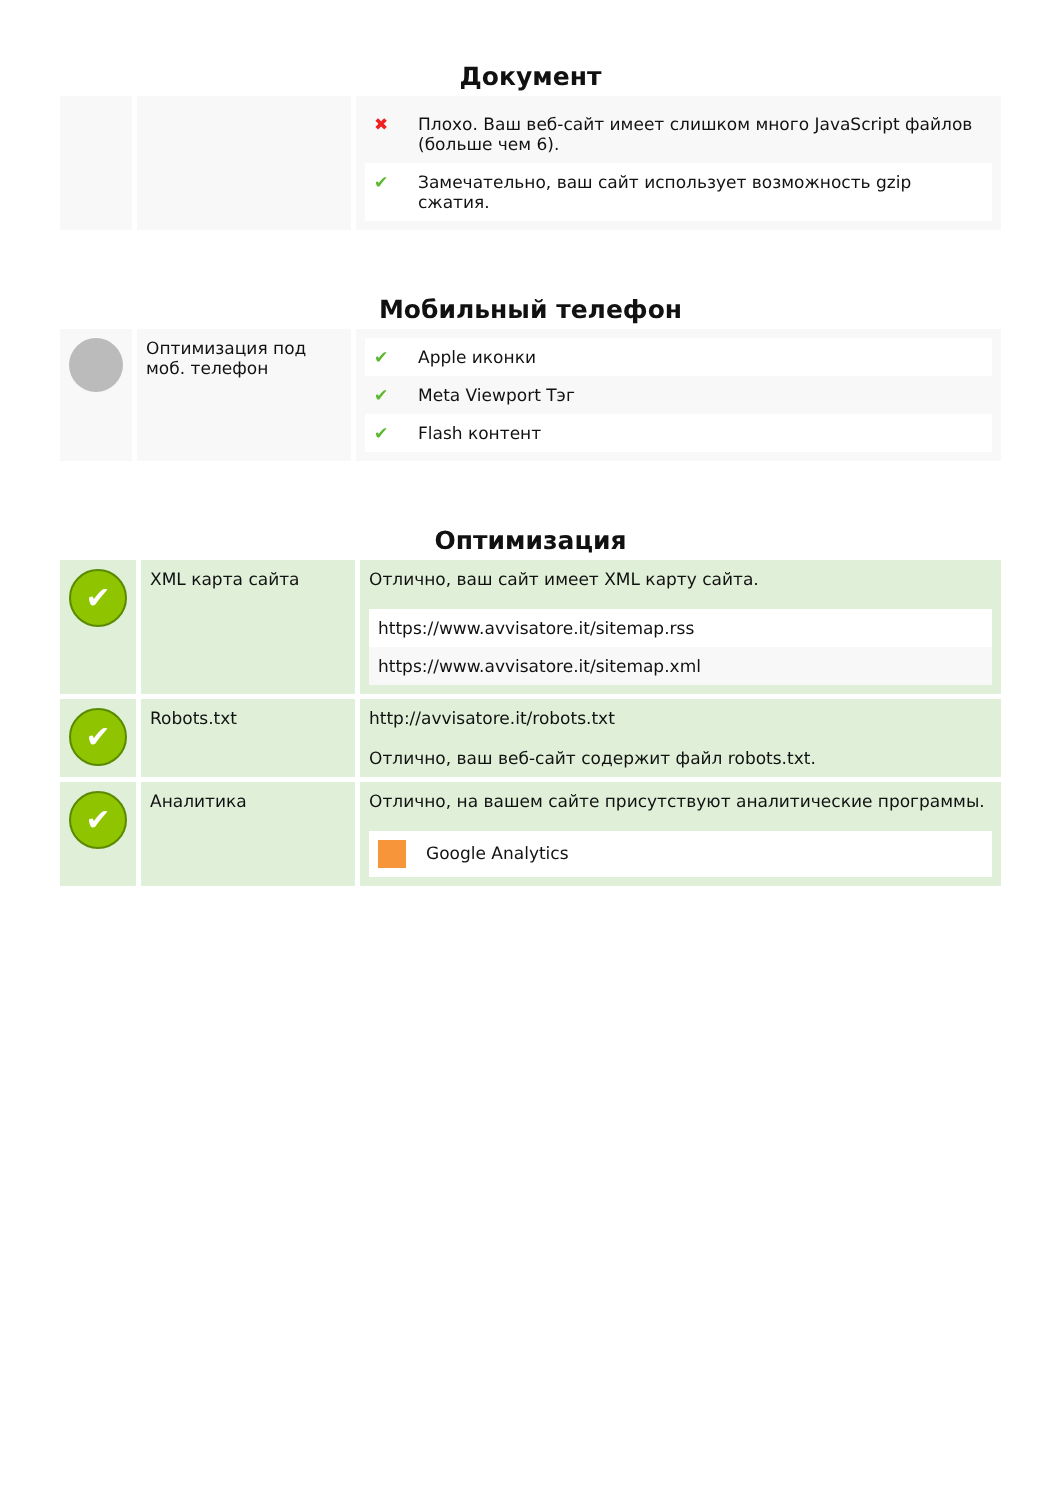Документ
| | | / ✖ / Плохо. Ваш веб-сайт имеет слишком много JavaScript файлов (больше чем 6). / / ✔ / Замечательно, ваш сайт использует возможность gzip сжатия. / |
Мобильный телефон
| | Оптимизация под моб. телефон | / ✔ / Apple иконки / / ✔ / Meta Viewport Тэг / / ✔ / Flash контент / |
Оптимизация
| ✔ | XML карта сайта | Отлично, ваш сайт имеет XML карту сайта. / https://www.avvisatore.it/sitemap.rss / / https://www.avvisatore.it/sitemap.xml / |
| ✔ | Robots.txt | http://avvisatore.it/robots.txt Отлично, ваш веб-сайт содержит файл robots.txt. |
| ✔ | Аналитика | Отлично, на вашем сайте присутствуют аналитические программы. / Google Analytics / |